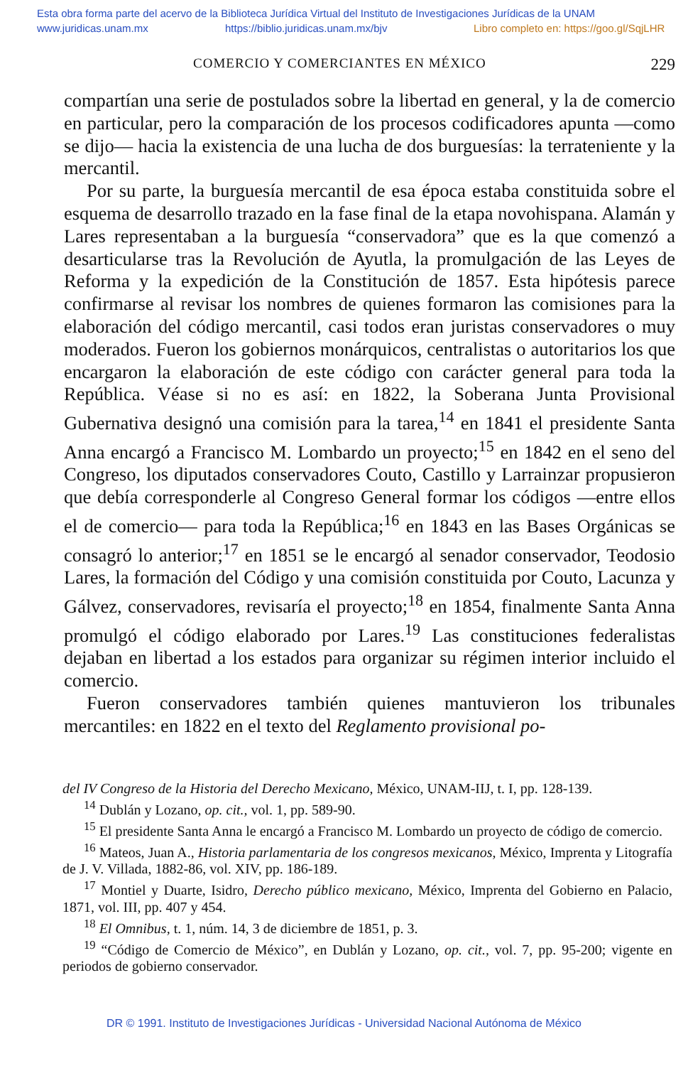Esta obra forma parte del acervo de la Biblioteca Jurídica Virtual del Instituto de Investigaciones Jurídicas de la UNAM
www.juridicas.unam.mx https://biblio.juridicas.unam.mx/bjv Libro completo en: https://goo.gl/SqjLHR
COMERCIO Y COMERCIANTES EN MÉXICO 229
compartían una serie de postulados sobre la libertad en general, y la de comercio en particular, pero la comparación de los procesos codificadores apunta —como se dijo— hacia la existencia de una lucha de dos burguesías: la terrateniente y la mercantil.
Por su parte, la burguesía mercantil de esa época estaba constituida sobre el esquema de desarrollo trazado en la fase final de la etapa novohispana. Alamán y Lares representaban a la burguesía “conservadora” que es la que comenzó a desarticularse tras la Revolución de Ayutla, la promulgación de las Leyes de Reforma y la expedición de la Constitución de 1857. Esta hipótesis parece confirmarse al revisar los nombres de quienes formaron las comisiones para la elaboración del código mercantil, casi todos eran juristas conservadores o muy moderados. Fueron los gobiernos monárquicos, centralistas o autoritarios los que encargaron la elaboración de este código con carácter general para toda la República. Véase si no es así: en 1822, la Soberana Junta Provisional Gubernativa designó una comisión para la tarea,<sup>14</sup> en 1841 el presidente Santa Anna encargó a Francisco M. Lombardo un proyecto;<sup>15</sup> en 1842 en el seno del Congreso, los diputados conservadores Couto, Castillo y Larrainzar propusieron que debía corresponderle al Congreso General formar los códigos —entre ellos el de comercio— para toda la República;<sup>16</sup> en 1843 en las Bases Orgánicas se consagró lo anterior;<sup>17</sup> en 1851 se le encargó al senador conservador, Teodosio Lares, la formación del Código y una comisión constituida por Couto, Lacunza y Gálvez, conservadores, revisaría el proyecto;<sup>18</sup> en 1854, finalmente Santa Anna promulgó el código elaborado por Lares.<sup>19</sup> Las constituciones federalistas dejaban en libertad a los estados para organizar su régimen interior incluido el comercio.
Fueron conservadores también quienes mantuvieron los tribunales mercantiles: en 1822 en el texto del Reglamento provisional po-
del IV Congreso de la Historia del Derecho Mexicano, México, UNAM-IIJ, t. I, pp. 128-139.
<sup>14</sup> Dublán y Lozano, op. cit., vol. 1, pp. 589-90.
<sup>15</sup> El presidente Santa Anna le encargó a Francisco M. Lombardo un proyecto de código de comercio.
<sup>16</sup> Mateos, Juan A., Historia parlamentaria de los congresos mexicanos, México, Imprenta y Litografía de J. V. Villada, 1882-86, vol. XIV, pp. 186-189.
<sup>17</sup> Montiel y Duarte, Isidro, Derecho público mexicano, México, Imprenta del Gobierno en Palacio, 1871, vol. III, pp. 407 y 454.
<sup>18</sup> El Omnibus, t. 1, núm. 14, 3 de diciembre de 1851, p. 3.
<sup>19</sup> “Código de Comercio de México”, en Dublán y Lozano, op. cit., vol. 7, pp. 95-200; vigente en periodos de gobierno conservador.
DR © 1991. Instituto de Investigaciones Jurídicas - Universidad Nacional Autónoma de México